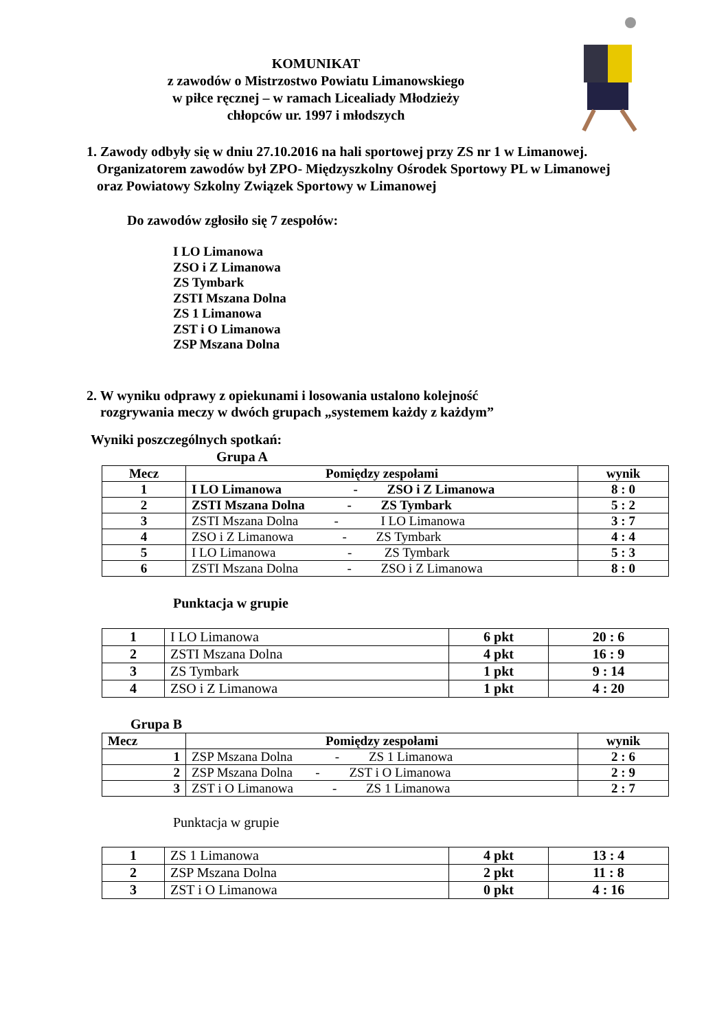KOMUNIKAT
z zawodów o Mistrzostwo Powiatu Limanowskiego
w piłce ręcznej – w ramach Licealiady Młodzieży
chłopców ur. 1997 i młodszych
1. Zawody odbyły się w dniu 27.10.2016 na hali sportowej przy ZS nr 1 w Limanowej.
Organizatorem zawodów był ZPO- Międzyszkolny Ośrodek Sportowy PL w Limanowej
oraz Powiatowy Szkolny Związek Sportowy w Limanowej
Do zawodów zgłosiło się 7 zespołów:
I LO Limanowa
ZSO i Z Limanowa
ZS Tymbark
ZSTI Mszana Dolna
ZS 1 Limanowa
ZST i O Limanowa
ZSP Mszana Dolna
2. W wyniku odprawy z opiekunami i losowania ustalono kolejność
rozgrywania meczy w dwóch grupach „systemem każdy z każdym”
Wyniki poszczególnych spotkań:
Grupa A
| Mecz | Pomiędzy zespołami | wynik |
| --- | --- | --- |
| 1 | I LO Limanowa - ZSO i Z Limanowa | 8 : 0 |
| 2 | ZSTI Mszana Dolna - ZS Tymbark | 5 : 2 |
| 3 | ZSTI Mszana Dolna - I LO Limanowa | 3 : 7 |
| 4 | ZSO i Z Limanowa - ZS Tymbark | 4 : 4 |
| 5 | I LO Limanowa - ZS Tymbark | 5 : 3 |
| 6 | ZSTI Mszana Dolna - ZSO i Z Limanowa | 8 : 0 |
Punktacja w grupie
| 1 | I LO Limanowa | 6 pkt | 20 : 6 |
| 2 | ZSTI Mszana Dolna | 4 pkt | 16 : 9 |
| 3 | ZS Tymbark | 1 pkt | 9 : 14 |
| 4 | ZSO i Z Limanowa | 1 pkt | 4 : 20 |
Grupa B
| Mecz | Pomiędzy zespołami | wynik |
| --- | --- | --- |
| 1 | ZSP Mszana Dolna - ZS 1 Limanowa | 2 : 6 |
| 2 | ZSP Mszana Dolna - ZST i O Limanowa | 2 : 9 |
| 3 | ZST i O Limanowa - ZS 1 Limanowa | 2 : 7 |
Punktacja w grupie
| 1 | ZS 1 Limanowa | 4 pkt | 13 : 4 |
| 2 | ZSP Mszana Dolna | 2 pkt | 11 : 8 |
| 3 | ZST i O Limanowa | 0 pkt | 4 : 16 |